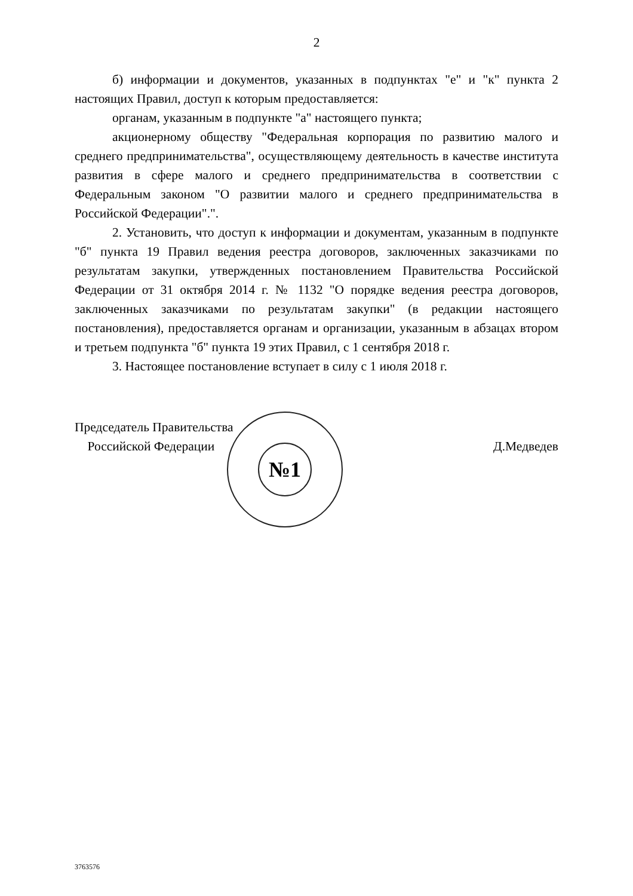2
б) информации и документов, указанных в подпунктах "е" и "к" пункта 2 настоящих Правил, доступ к которым предоставляется:
органам, указанным в подпункте "а" настоящего пункта;
акционерному обществу "Федеральная корпорация по развитию малого и среднего предпринимательства", осуществляющему деятельность в качестве института развития в сфере малого и среднего предпринимательства в соответствии с Федеральным законом "О развитии малого и среднего предпринимательства в Российской Федерации".".
2. Установить, что доступ к информации и документам, указанным в подпункте "б" пункта 19 Правил ведения реестра договоров, заключенных заказчиками по результатам закупки, утвержденных постановлением Правительства Российской Федерации от 31 октября 2014 г. № 1132 "О порядке ведения реестра договоров, заключенных заказчиками по результатам закупки" (в редакции настоящего постановления), предоставляется органам и организации, указанным в абзацах втором и третьем подпункта "б" пункта 19 этих Правил, с 1 сентября 2018 г.
3. Настоящее постановление вступает в силу с 1 июля 2018 г.
Председатель Правительства
Российской Федерации
Д.Медведев
№1
3763576